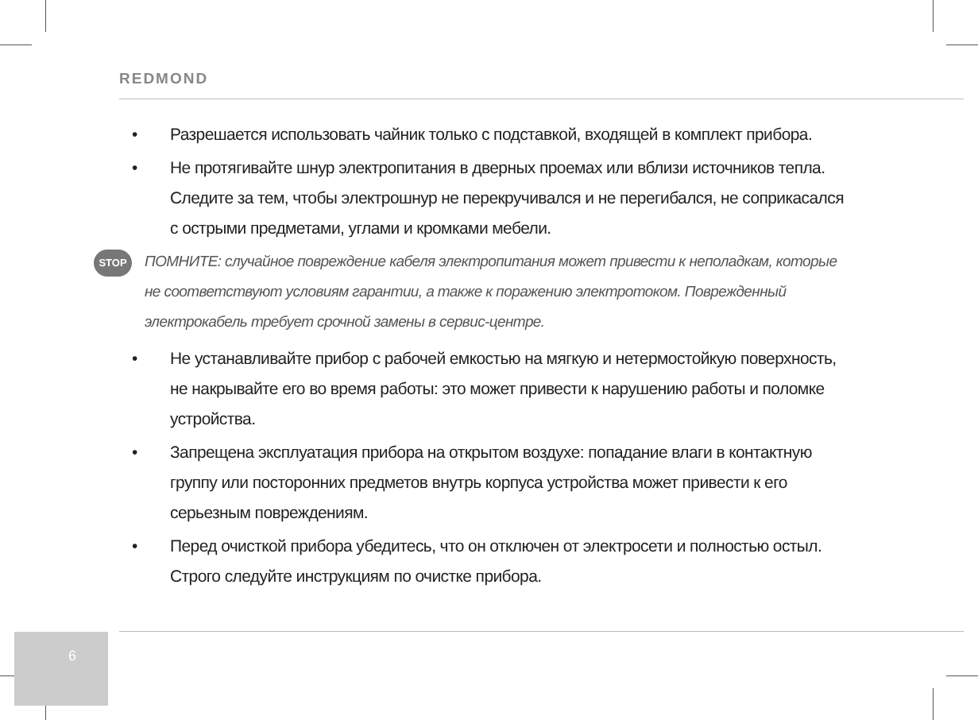REDMOND
• Разрешается использовать чайник только с подставкой, входящей в комплект прибора.
• Не протягивайте шнур электропитания в дверных проемах или вблизи источников тепла. Следите за тем, чтобы электрошнур не перекручивался и не перегибался, не соприкасался с острыми предметами, углами и кромками мебели.
STOP
ПОМНИТЕ: случайное повреждение кабеля электропитания может привести к неполадкам, которые не соответствуют условиям гарантии, а также к поражению электротоком. Поврежденный электрокабель требует срочной замены в сервис-центре.
• Не устанавливайте прибор с рабочей емкостью на мягкую и нетермостойкую поверхность, не накрывайте его во время работы: это может привести к нарушению работы и поломке устройства.
• Запрещена эксплуатация прибора на открытом воздухе: попадание влаги в контактную группу или посторонних предметов внутрь корпуса устройства может привести к его серьезным повреждениям.
• Перед очисткой прибора убедитесь, что он отключен от электросети и полностью остыл. Строго следуйте инструкциям по очистке прибора.
6